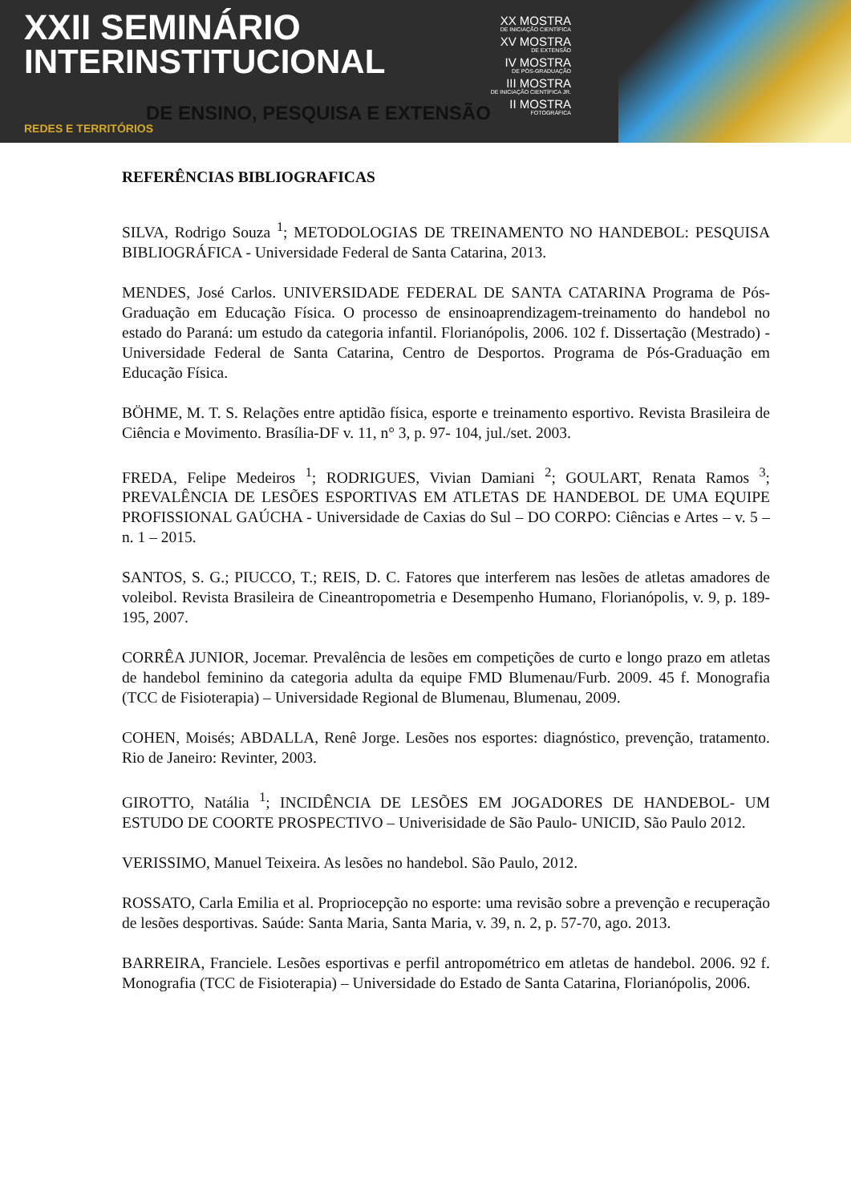XXII SEMINÁRIO
INTERINSTITUCIONAL
DE ENSINO, PESQUISA E EXTENSÃO
REDES E TERRITÓRIOS
XX MOSTRA
DE INICIAÇÃO CIENTÍFICA
XV MOSTRA
DE EXTENSÃO
IV MOSTRA
DE PÓS-GRADUAÇÃO
III MOSTRA
DE INICIAÇÃO CIENTÍFICA JR.
II MOSTRA
FOTOGRÁFICA
REFERÊNCIAS BIBLIOGRAFICAS
SILVA, Rodrigo Souza <sup>1</sup>; METODOLOGIAS DE TREINAMENTO NO HANDEBOL: PESQUISA BIBLIOGRÁFICA - Universidade Federal de Santa Catarina, 2013.
MENDES, José Carlos. UNIVERSIDADE FEDERAL DE SANTA CATARINA Programa de Pós-Graduação em Educação Física. O processo de ensinoaprendizagem-treinamento do handebol no estado do Paraná: um estudo da categoria infantil. Florianópolis, 2006. 102 f. Dissertação (Mestrado) - Universidade Federal de Santa Catarina, Centro de Desportos. Programa de Pós-Graduação em Educação Física.
BÖHME, M. T. S. Relações entre aptidão física, esporte e treinamento esportivo. Revista Brasileira de Ciência e Movimento. Brasília-DF v. 11, n° 3, p. 97- 104, jul./set. 2003.
FREDA, Felipe Medeiros <sup>1</sup>; RODRIGUES, Vivian Damiani <sup>2</sup>; GOULART, Renata Ramos <sup>3</sup>; PREVALÊNCIA DE LESÕES ESPORTIVAS EM ATLETAS DE HANDEBOL DE UMA EQUIPE PROFISSIONAL GAÚCHA - Universidade de Caxias do Sul – DO CORPO: Ciências e Artes – v. 5 – n. 1 – 2015.
SANTOS, S. G.; PIUCCO, T.; REIS, D. C. Fatores que interferem nas lesões de atletas amadores de voleibol. Revista Brasileira de Cineantropometria e Desempenho Humano, Florianópolis, v. 9, p. 189- 195, 2007.
CORRÊA JUNIOR, Jocemar. Prevalência de lesões em competições de curto e longo prazo em atletas de handebol feminino da categoria adulta da equipe FMD Blumenau/Furb. 2009. 45 f. Monografia (TCC de Fisioterapia) – Universidade Regional de Blumenau, Blumenau, 2009.
COHEN, Moisés; ABDALLA, Renê Jorge. Lesões nos esportes: diagnóstico, prevenção, tratamento. Rio de Janeiro: Revinter, 2003.
GIROTTO, Natália <sup>1</sup>; INCIDÊNCIA DE LESÕES EM JOGADORES DE HANDEBOL- UM ESTUDO DE COORTE PROSPECTIVO – Univerisidade de São Paulo- UNICID, São Paulo 2012.
VERISSIMO, Manuel Teixeira. As lesões no handebol. São Paulo, 2012.
ROSSATO, Carla Emilia et al. Propriocepção no esporte: uma revisão sobre a prevenção e recuperação de lesões desportivas. Saúde: Santa Maria, Santa Maria, v. 39, n. 2, p. 57-70, ago. 2013.
BARREIRA, Franciele. Lesões esportivas e perfil antropométrico em atletas de handebol. 2006. 92 f. Monografia (TCC de Fisioterapia) – Universidade do Estado de Santa Catarina, Florianópolis, 2006.